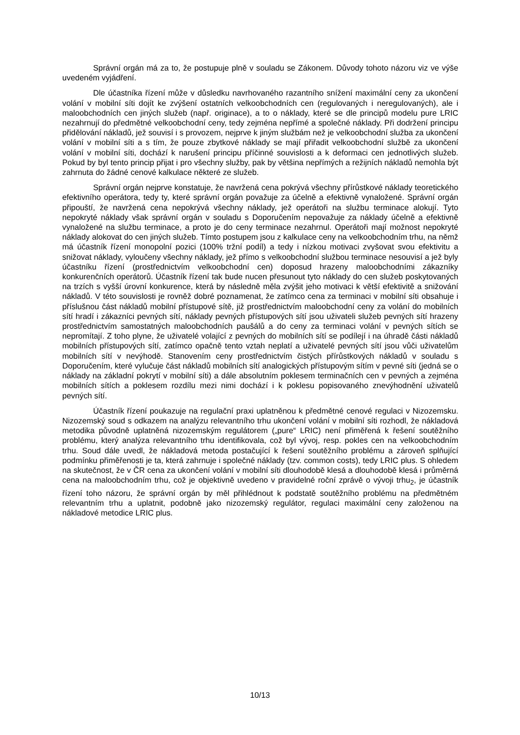Správní orgán má za to, že postupuje plně v souladu se Zákonem. Důvody tohoto názoru viz ve výše uvedeném vyjádření.
Dle účastníka řízení může v důsledku navrhovaného razantního snížení maximální ceny za ukončení volání v mobilní síti dojít ke zvýšení ostatních velkoobchodních cen (regulovaných i neregulovaných), ale i maloobchodních cen jiných služeb (např. originace), a to o náklady, které se dle principů modelu pure LRIC nezahrnují do předmětné velkoobchodní ceny, tedy zejména nepřímé a společné náklady. Při dodržení principu přidělování nákladů, jež souvisí i s provozem, nejprve k jiným službám než je velkoobchodní služba za ukončení volání v mobilní síti a s tím, že pouze zbytkové náklady se mají přiřadit velkoobchodní službě za ukončení volání v mobilní síti, dochází k narušení principu příčinné souvislosti a k deformaci cen jednotlivých služeb. Pokud by byl tento princip přijat i pro všechny služby, pak by většina nepřímých a režijních nákladů nemohla být zahrnuta do žádné cenové kalkulace některé ze služeb.
Správní orgán nejprve konstatuje, že navržená cena pokrývá všechny přírůstkové náklady teoretického efektivního operátora, tedy ty, které správní orgán považuje za účelně a efektivně vynaložené. Správní orgán připouští, že navržená cena nepokrývá všechny náklady, jež operátoři na službu terminace alokují. Tyto nepokryté náklady však správní orgán v souladu s Doporučením nepovažuje za náklady účelně a efektivně vynaložené na službu terminace, a proto je do ceny terminace nezahrnul. Operátoři mají možnost nepokryté náklady alokovat do cen jiných služeb. Tímto postupem jsou z kalkulace ceny na velkoobchodním trhu, na němž má účastník řízení monopolní pozici (100% tržní podíl) a tedy i nízkou motivaci zvyšovat svou efektivitu a snižovat náklady, vyloučeny všechny náklady, jež přímo s velkoobchodní službou terminace nesouvisí a jež byly účastníku řízení (prostřednictvím velkoobchodní cen) doposud hrazeny maloobchodními zákazníky konkurenčních operátorů. Účastník řízení tak bude nucen přesunout tyto náklady do cen služeb poskytovaných na trzích s vyšší úrovní konkurence, která by následně měla zvýšit jeho motivaci k větší efektivitě a snižování nákladů. V této souvislosti je rovněž dobré poznamenat, že zatímco cena za terminaci v mobilní síti obsahuje i příslušnou část nákladů mobilní přístupové sítě, již prostřednictvím maloobchodní ceny za volání do mobilních sítí hradí i zákazníci pevných sítí, náklady pevných přístupových sítí jsou uživateli služeb pevných sítí hrazeny prostřednictvím samostatných maloobchodních paušálů a do ceny za terminaci volání v pevných sítích se nepromítají. Z toho plyne, že uživatelé volající z pevných do mobilních sítí se podílejí i na úhradě části nákladů mobilních přístupových sítí, zatímco opačně tento vztah neplatí a uživatelé pevných sítí jsou vůči uživatelům mobilních sítí v nevýhodě. Stanovením ceny prostřednictvím čistých přírůstkových nákladů v souladu s Doporučením, které vylučuje část nákladů mobilních sítí analogických přístupovým sítím v pevné síti (jedná se o náklady na základní pokrytí v mobilní síti) a dále absolutním poklesem terminačních cen v pevných a zejména mobilních sítích a poklesem rozdílu mezi nimi dochází i k poklesu popisovaného znevýhodnění uživatelů pevných sítí.
Účastník řízení poukazuje na regulační praxi uplatněnou k předmětné cenové regulaci v Nizozemsku. Nizozemský soud s odkazem na analýzu relevantního trhu ukončení volání v mobilní síti rozhodl, že nákladová metodika původně uplatněná nizozemským regulátorem („pure“ LRIC) není přiměřená k řešení soutěžního problému, který analýza relevantního trhu identifikovala, což byl vývoj, resp. pokles cen na velkoobchodním trhu. Soud dále uvedl, že nákladová metoda postačující k řešení soutěžního problému a zároveň splňující podmínku přiměřenosti je ta, která zahrnuje i společné náklady (tzv. common costs), tedy LRIC plus. S ohledem na skutečnost, že v ČR cena za ukončení volání v mobilní síti dlouhodobě klesá a dlouhodobě klesá i průměrná cena na maloobchodním trhu, což je objektivně uvedeno v pravidelné roční zprávě o vývoji trhu<sub>2</sub>, je účastník řízení toho názoru, že správní orgán by měl přihlédnout k podstatě soutěžního problému na předmětném relevantním trhu a uplatnit, podobně jako nizozemský regulátor, regulaci maximální ceny založenou na nákladové metodice LRIC plus.
10/13